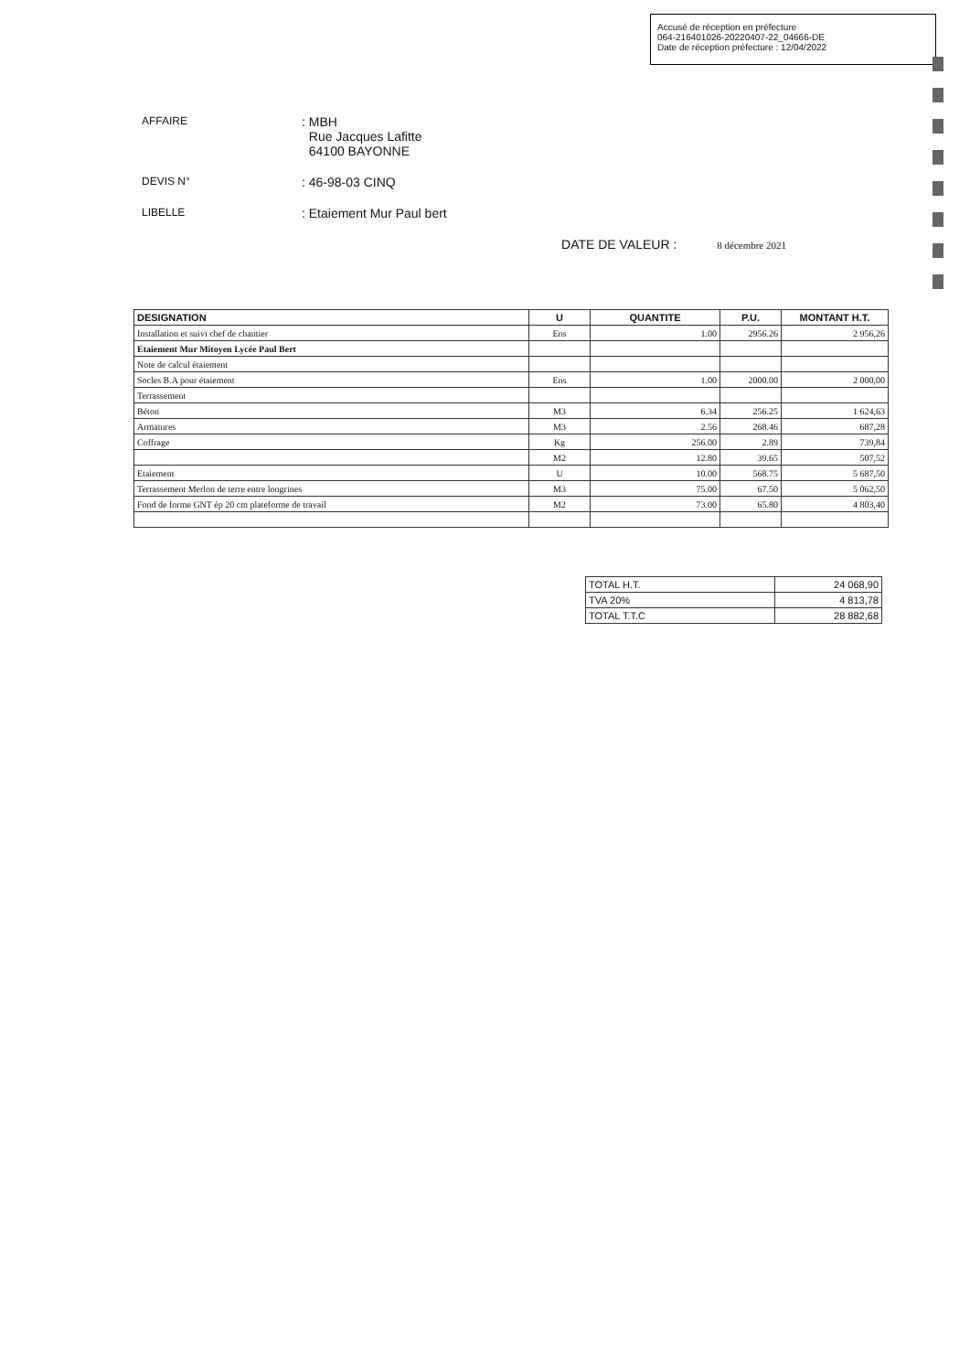Accusé de réception en préfecture
064-216401026-20220407-22_04666-DE
Date de réception préfecture : 12/04/2022
AFFAIRE
: MBH
Rue Jacques Lafitte
64100 BAYONNE
DEVIS N°
: 46-98-03 CINQ
LIBELLE
: Etaiement Mur Paul bert
DATE DE VALEUR : 8 décembre 2021
| DESIGNATION | U | QUANTITE | P.U. | MONTANT H.T. |
| --- | --- | --- | --- | --- |
| Installation et suivi chef de chantier | Ens | 1.00 | 2956.26 | 2 956,26 |
| Etaiement Mur Mitoyen Lycée Paul Bert | | | | |
| Note de calcul étaiement | | | | |
| Socles B.A pour étaiement | Ens | 1.00 | 2000.00 | 2 000,00 |
| Terrassement | | | | |
| Béton | M3 | 6.34 | 256.25 | 1 624,63 |
| Armatures | M3 | 2.56 | 268.46 | 687,28 |
| Coffrage | Kg | 256.00 | 2.89 | 739,84 |
| | M2 | 12.80 | 39.65 | 507,52 |
| Etaiement | U | 10.00 | 568.75 | 5 687,50 |
| Terrassement Merlon de terre entre longrines | M3 | 75.00 | 67.50 | 5 062,50 |
| Fond de forme GNT ép 20 cm plateforme de travail | M2 | 73.00 | 65.80 | 4 803,40 |
| TOTAL H.T. | 24 068,90 |
| TVA 20% | 4 813,78 |
| TOTAL T.T.C | 28 882,68 |